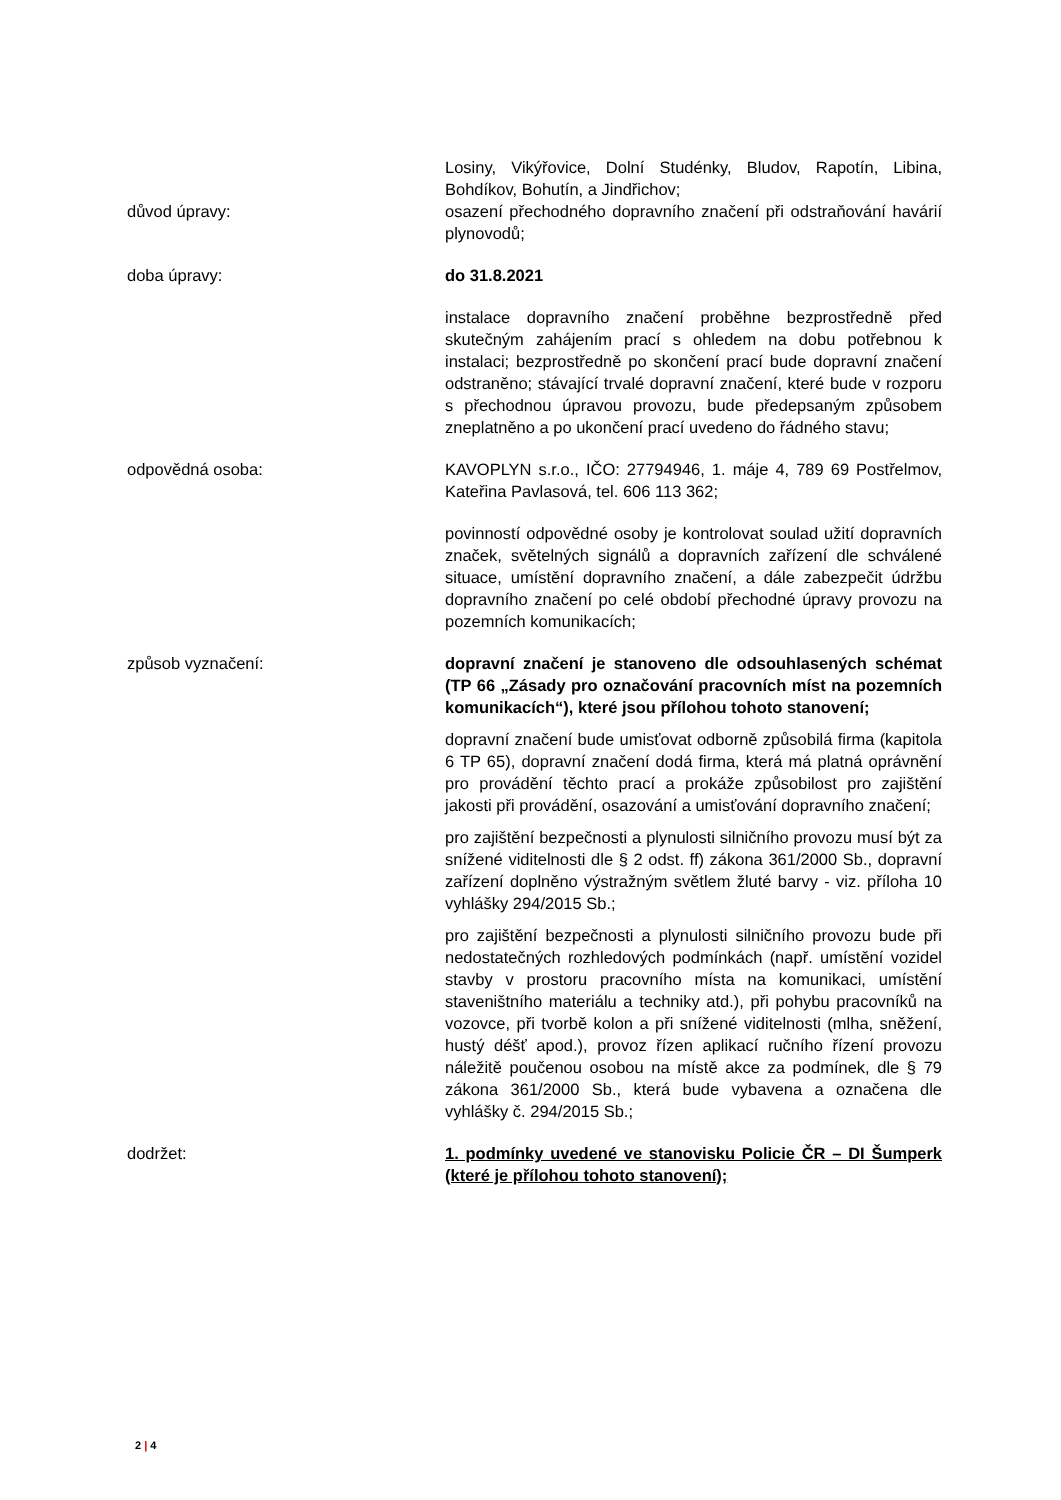Losiny, Vikýřovice, Dolní Studénky, Bludov, Rapotín, Libina, Bohdíkov, Bohutín, a Jindřichov;
důvod úpravy: osazení přechodného dopravního značení při odstraňování havárií plynovodů;
doba úpravy: do 31.8.2021
instalace dopravního značení proběhne bezprostředně před skutečným zahájením prací s ohledem na dobu potřebnou k instalaci; bezprostředně po skončení prací bude dopravní značení odstraněno; stávající trvalé dopravní značení, které bude v rozporu s přechodnou úpravou provozu, bude předepsaným způsobem zneplatněno a po ukončení prací uvedeno do řádného stavu;
odpovědná osoba: KAVOPLYN s.r.o., IČO: 27794946, 1. máje 4, 789 69 Postřelmov, Kateřina Pavlasová, tel. 606 113 362;
povinností odpovědné osoby je kontrolovat soulad užití dopravních značek, světelných signálů a dopravních zařízení dle schválené situace, umístění dopravního značení, a dále zabezpečit údržbu dopravního značení po celé období přechodné úpravy provozu na pozemních komunikacích;
způsob vyznačení: dopravní značení je stanoveno dle odsouhlasených schémat (TP 66 „Zásady pro označování pracovních míst na pozemních komunikacích“), které jsou přílohou tohoto stanovení;
dopravní značení bude umisťovat odborně způsobilá firma (kapitola 6 TP 65), dopravní značení dodá firma, která má platná oprávnění pro provádění těchto prací a prokáže způsobilost pro zajištění jakosti při provádění, osazování a umisťování dopravního značení;
pro zajištění bezpečnosti a plynulosti silničního provozu musí být za snížené viditelnosti dle § 2 odst. ff) zákona 361/2000 Sb., dopravní zařízení doplněno výstražným světlem žluté barvy - viz. příloha 10 vyhlášky 294/2015 Sb.;
pro zajištění bezpečnosti a plynulosti silničního provozu bude při nedostatečných rozhledových podmínkách (např. umístění vozidel stavby v prostoru pracovního místa na komunikaci, umístění staveništního materiálu a techniky atd.), při pohybu pracovníků na vozovce, při tvorbě kolon a při snížené viditelnosti (mlha, sněžení, hustý déšť apod.), provoz řízen aplikací ručního řízení provozu náležitě poučenou osobou na místě akce za podmínek, dle § 79 zákona 361/2000 Sb., která bude vybavena a označena dle vyhlášky č. 294/2015 Sb.;
dodržet: 1. podmínky uvedené ve stanovisku Policie ČR – DI Šumperk (které je přílohou tohoto stanovení);
2 | 4